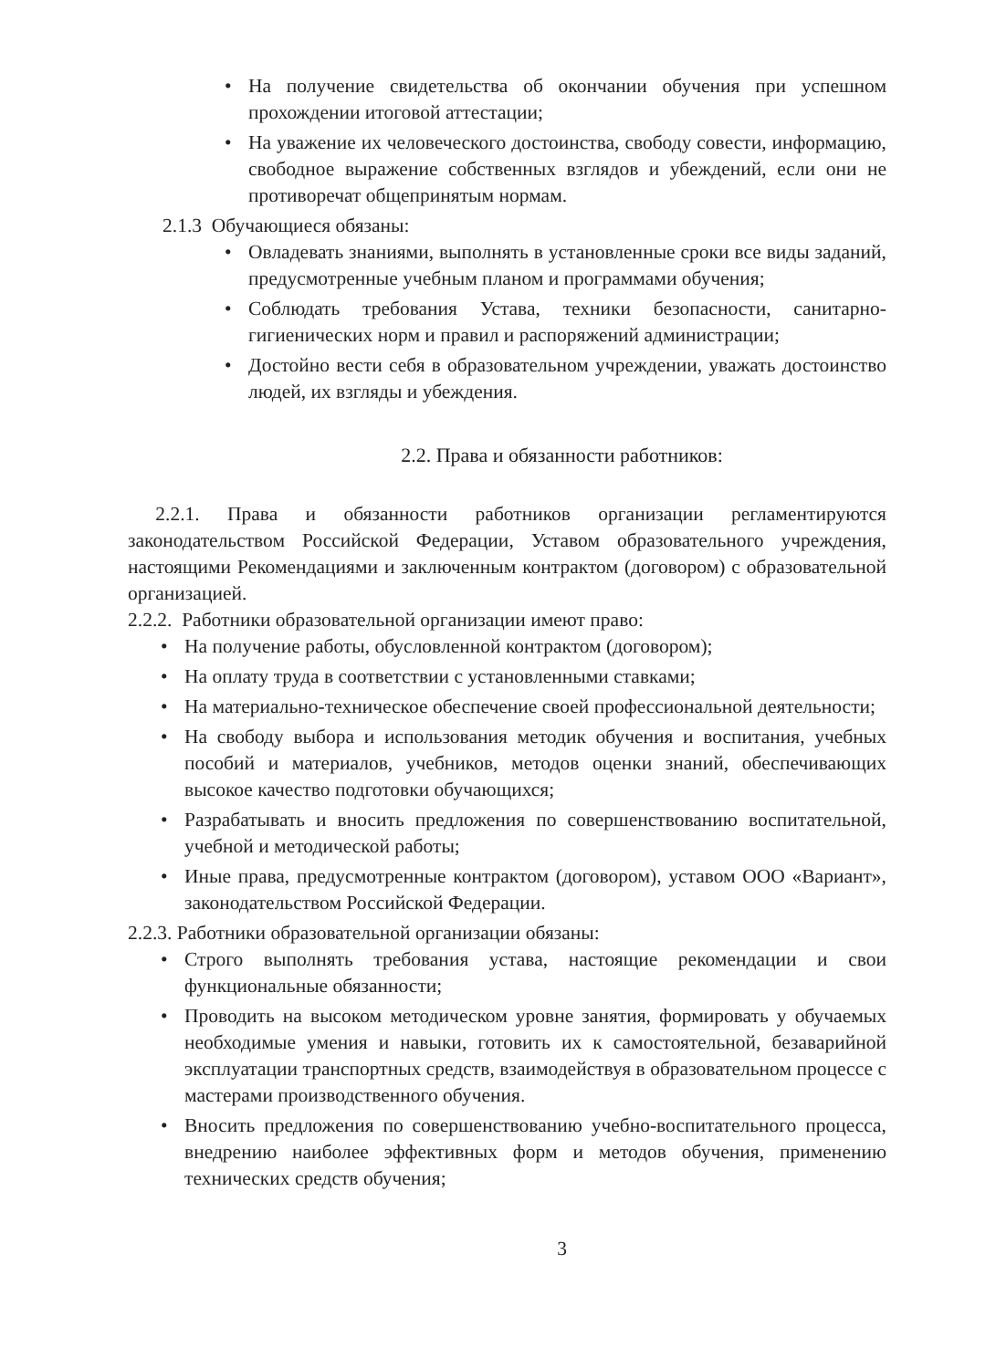• На получение свидетельства об окончании обучения при успешном прохождении итоговой аттестации;
• На уважение их человеческого достоинства, свободу совести, информацию, свободное выражение собственных взглядов и убеждений, если они не противоречат общепринятым нормам.
2.1.3 Обучающиеся обязаны:
• Овладевать знаниями, выполнять в установленные сроки все виды заданий, предусмотренные учебным планом и программами обучения;
• Соблюдать требования Устава, техники безопасности, санитарно-гигиенических норм и правил и распоряжений администрации;
• Достойно вести себя в образовательном учреждении, уважать достоинство людей, их взгляды и убеждения.
2.2. Права и обязанности работников:
2.2.1. Права и обязанности работников организации регламентируются законодательством Российской Федерации, Уставом образовательного учреждения, настоящими Рекомендациями и заключенным контрактом (договором) с образовательной организацией.
2.2.2. Работники образовательной организации имеют право:
• На получение работы, обусловленной контрактом (договором);
• На оплату труда в соответствии с установленными ставками;
• На материально-техническое обеспечение своей профессиональной деятельности;
• На свободу выбора и использования методик обучения и воспитания, учебных пособий и материалов, учебников, методов оценки знаний, обеспечивающих высокое качество подготовки обучающихся;
• Разрабатывать и вносить предложения по совершенствованию воспитательной, учебной и методической работы;
• Иные права, предусмотренные контрактом (договором), уставом ООО «Вариант», законодательством Российской Федерации.
2.2.3. Работники образовательной организации обязаны:
• Строго выполнять требования устава, настоящие рекомендации и свои функциональные обязанности;
• Проводить на высоком методическом уровне занятия, формировать у обучаемых необходимые умения и навыки, готовить их к самостоятельной, безаварийной эксплуатации транспортных средств, взаимодействуя в образовательном процессе с мастерами производственного обучения.
• Вносить предложения по совершенствованию учебно-воспитательного процесса, внедрению наиболее эффективных форм и методов обучения, применению технических средств обучения;
3